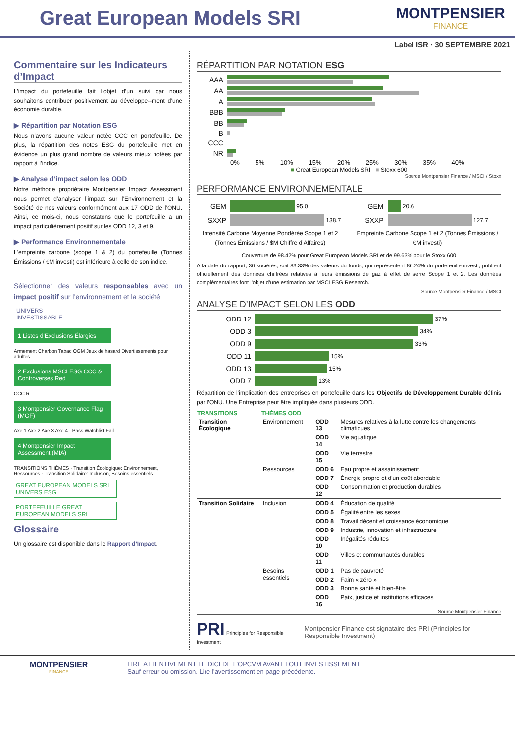Great European Models SRI
MONTPENSIER
FINANCE
Label ISR · 30 SEPTEMBRE 2021
Commentaire sur les Indicateurs d’Impact
L’impact du portefeuille fait l’objet d’un suivi car nous souhaitons contribuer positivement au développe--ment d’une économie durable.
▶ Répartition par Notation ESG
Nous n’avons aucune valeur notée CCC en portefeuille. De plus, la répartition des notes ESG du portefeuille met en évidence un plus grand nombre de valeurs mieux notées par rapport à l’indice.
▶ Analyse d’impact selon les ODD
Notre méthode propriétaire Montpensier Impact Assessment nous permet d’analyser l’impact sur l’Environnement et la Société de nos valeurs conformément aux 17 ODD de l’ONU. Ainsi, ce mois-ci, nous constatons que le portefeuille a un impact particulièrement positif sur les ODD 12, 3 et 9.
▶ Performance Environnementale
L'empreinte carbone (scope 1 & 2) du portefeuille (Tonnes Émissions / €M investi) est inférieure à celle de son indice.
Sélectionner des valeurs responsables avec un impact positif sur l’environnement et la société
UNIVERS INVESTISSABLE
1 Listes d’Exclusions Élargies
Armement Charbon Tabac OGM Jeux de hasard Divertissements pour adultes
2 Exclusions MSCI ESG CCC & Controverses Red
CCC R
3 Montpensier Governance Flag (MGF)
Axe 1 Axe 2 Axe 3 Axe 4 · Pass Watchlist Fail
4 Montpensier Impact Assessment (MIA)
TRANSITIONS THÈMES · Transition Écologique: Environnement, Ressources · Transition Solidaire: Inclusion, Besoins essentiels
GREAT EUROPEAN MODELS SRI UNIVERS ESG
PORTEFEUILLE GREAT EUROPEAN MODELS SRI
Glossaire
Un glossaire est disponible dans le Rapport d’Impact.
RÉPARTITION PAR NOTATION ESG
AAA
AA
A
BBB
BB
B
CCC
NR
0% 5% 10% 15% 20% 25% 30% 35% 40%
■ Great European Models SRI ■ Stoxx 600
Source Montpensier Finance / MSCI / Stoxx
PERFORMANCE ENVIRONNEMENTALE
GEM
95.0
SXXP
138.7
Intensité Carbone Moyenne Pondérée Scope 1 et 2 (Tonnes Émissions / $M Chiffre d’Affaires)
GEM
20.6
SXXP
127.7
Empreinte Carbone Scope 1 et 2 (Tonnes Émissions / €M investi)
Couverture de 98.42% pour Great European Models SRI et de 99.63% pour le Stoxx 600
A la date du rapport, 30 sociétés, soit 83.33% des valeurs du fonds, qui représentent 86.24% du portefeuille investi, publient officiellement des données chiffrées relatives à leurs émissions de gaz à effet de serre Scope 1 et 2. Les données complémentaires font l’objet d’une estimation par MSCI ESG Research.
Source Montpensier Finance / MSCI
ANALYSE D’IMPACT SELON LES ODD
ODD 12
37%
ODD 3
34%
ODD 9
33%
ODD 11
15%
ODD 13
15%
ODD 7
13%
Répartition de l’implication des entreprises en portefeuille dans les Objectifs de Développement Durable définis par l’ONU. Une Entreprise peut être impliquée dans plusieurs ODD.
| TRANSITIONS | THÈMES ODD | | |
| --- | --- | --- | --- |
| Transition Écologique | Environnement | ODD 13 | Mesures relatives à la lutte contre les changements climatiques |
| | | ODD 14 | Vie aquatique |
| | | ODD 15 | Vie terrestre |
| | Ressources | ODD 6 | Eau propre et assainissement |
| | | ODD 7 | Énergie propre et d'un coût abordable |
| | | ODD 12 | Consommation et production durables |
| Transition Solidaire | Inclusion | ODD 4 | Éducation de qualité |
| | | ODD 5 | Égalité entre les sexes |
| | | ODD 8 | Travail décent et croissance économique |
| | | ODD 9 | Industrie, innovation et infrastructure |
| | | ODD 10 | Inégalités réduites |
| | | ODD 11 | Villes et communautés durables |
| | Besoins essentiels | ODD 1 | Pas de pauvreté |
| | | ODD 2 | Faim « zéro » |
| | | ODD 3 | Bonne santé et bien-être |
| | | ODD 16 | Paix, justice et institutions efficaces |
Source Montpensier Finance
PRI Principles for Responsible Investment
Montpensier Finance est signataire des PRI (Principles for Responsible Investment)
MONTPENSIER
FINANCE
LIRE ATTENTIVEMENT LE DICI DE L’OPCVM AVANT TOUT INVESTISSEMENT
Sauf erreur ou omission. Lire l’avertissement en page précédente.